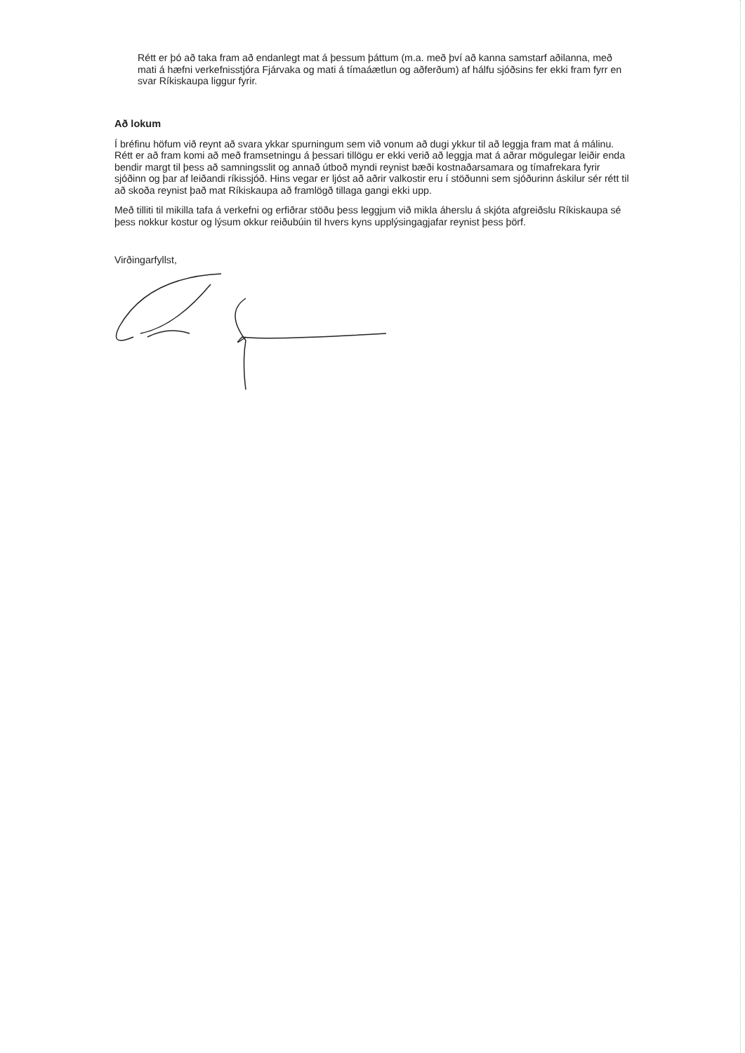Rétt er þó að taka fram að endanlegt mat á þessum þáttum (m.a. með því að kanna samstarf aðilanna, með mati á hæfni verkefnisstjóra Fjárvaka og mati á tímaáætlun og aðferðum) af hálfu sjóðsins fer ekki fram fyrr en svar Ríkiskaupa liggur fyrir.
Að lokum
Í bréfinu höfum við reynt að svara ykkar spurningum sem við vonum að dugi ykkur til að leggja fram mat á málinu. Rétt er að fram komi að með framsetningu á þessari tillögu er ekki verið að leggja mat á aðrar mögulegar leiðir enda bendir margt til þess að samningsslit og annað útboð myndi reynist bæði kostnaðarsamara og tímafrekara fyrir sjóðinn og þar af leiðandi ríkissjóð. Hins vegar er ljóst að aðrir valkostir eru í stöðunni sem sjóðurinn áskilur sér rétt til að skoða reynist það mat Ríkiskaupa að framlögð tillaga gangi ekki upp.
Með tilliti til mikilla tafa á verkefni og erfiðrar stöðu þess leggjum við mikla áherslu á skjóta afgreiðslu Ríkiskaupa sé þess nokkur kostur og lýsum okkur reiðubúin til hvers kyns upplýsingagjafar reynist þess þörf.
Virðingarfyllst,